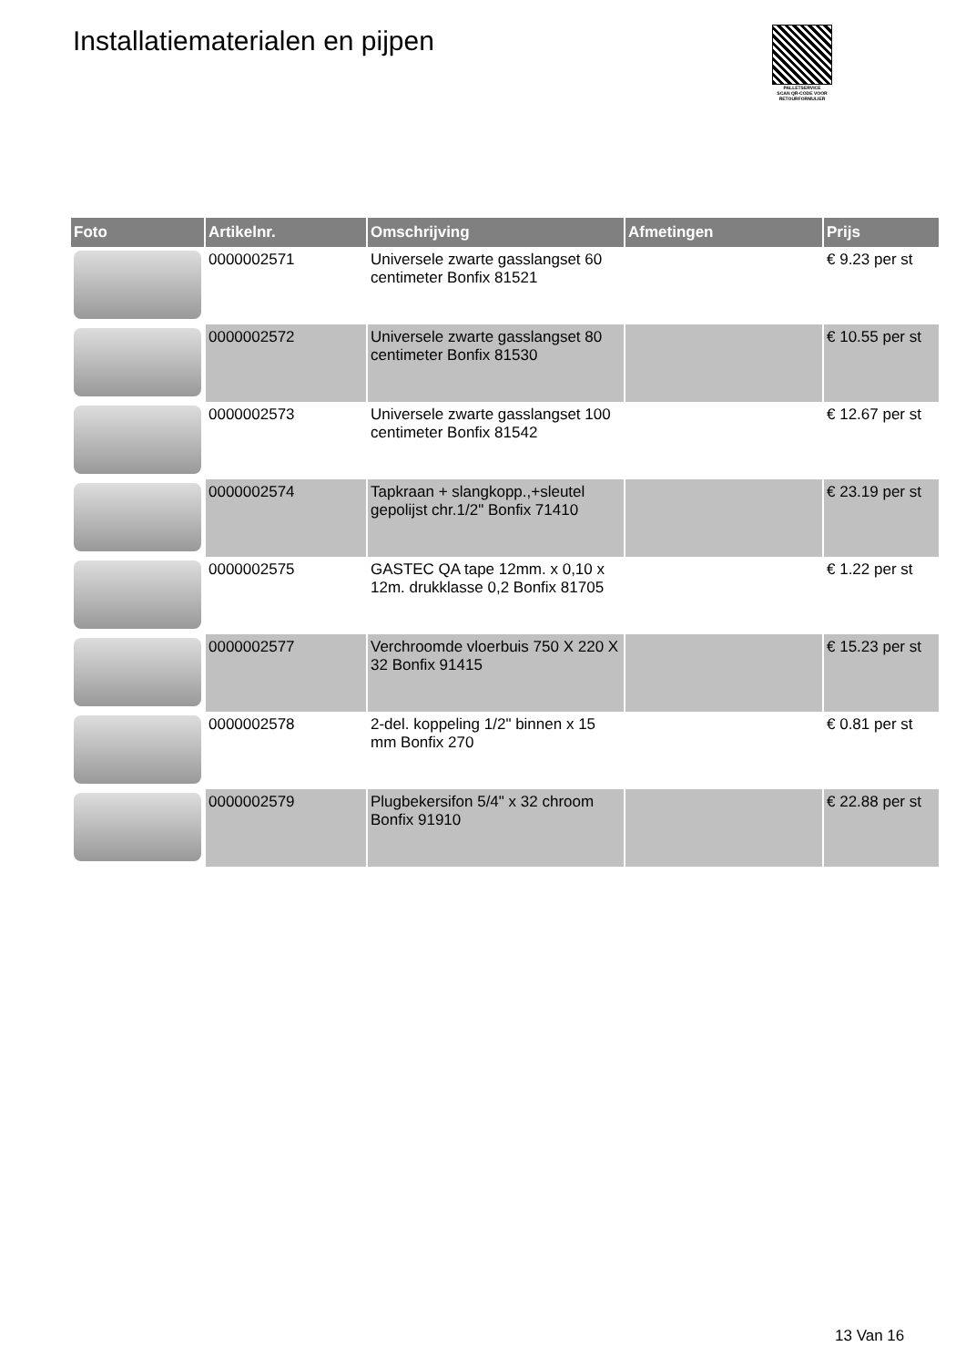Installatiematerialen en pijpen
PALLETSERVICE
SCAN QR-CODE VOOR RETOURFORMULIER
| Foto | Artikelnr. | Omschrijving | Afmetingen | Prijs |
| --- | --- | --- | --- | --- |
| | 0000002571 | Universele zwarte gasslangset 60 centimeter Bonfix 81521 | | € 9.23 per st |
| | 0000002572 | Universele zwarte gasslangset 80 centimeter Bonfix 81530 | | € 10.55 per st |
| | 0000002573 | Universele zwarte gasslangset 100 centimeter Bonfix 81542 | | € 12.67 per st |
| | 0000002574 | Tapkraan + slangkopp.,+sleutel gepolijst chr.1/2" Bonfix 71410 | | € 23.19 per st |
| | 0000002575 | GASTEC QA tape 12mm. x 0,10 x 12m. drukklasse 0,2 Bonfix 81705 | | € 1.22 per st |
| | 0000002577 | Verchroomde vloerbuis 750 X 220 X 32 Bonfix 91415 | | € 15.23 per st |
| | 0000002578 | 2-del. koppeling 1/2" binnen x 15 mm Bonfix 270 | | € 0.81 per st |
| | 0000002579 | Plugbekersifon 5/4" x 32 chroom Bonfix 91910 | | € 22.88 per st |
13 Van 16